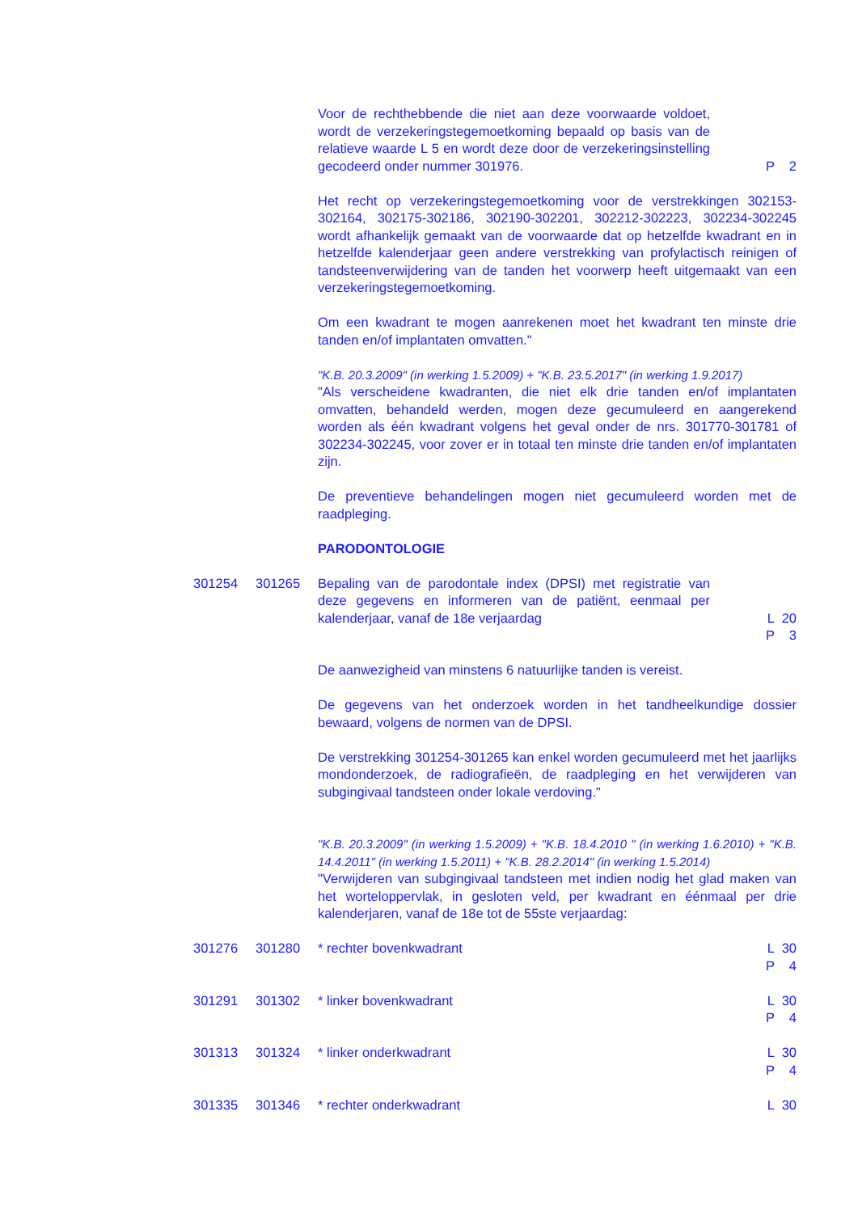| | | Voor de rechthebbende die niet aan deze voorwaarde voldoet, wordt de verzekeringstegemoetkoming bepaald op basis van de relatieve waarde L 5 en wordt deze door de verzekeringsinstelling gecodeerd onder nummer 301976. | P | 2 |
Het recht op verzekeringstegemoetkoming voor de verstrekkingen 302153-302164, 302175-302186, 302190-302201, 302212-302223, 302234-302245 wordt afhankelijk gemaakt van de voorwaarde dat op hetzelfde kwadrant en in hetzelfde kalenderjaar geen andere verstrekking van profylactisch reinigen of tandsteenverwijdering van de tanden het voorwerp heeft uitgemaakt van een verzekeringstegemoetkoming.
Om een kwadrant te mogen aanrekenen moet het kwadrant ten minste drie tanden en/of implantaten omvatten."
"K.B. 20.3.2009" (in werking 1.5.2009) + "K.B. 23.5.2017" (in werking 1.9.2017)
"Als verscheidene kwadranten, die niet elk drie tanden en/of implantaten omvatten, behandeld werden, mogen deze gecumuleerd en aangerekend worden als één kwadrant volgens het geval onder de nrs. 301770-301781 of 302234-302245, voor zover er in totaal ten minste drie tanden en/of implantaten zijn.
De preventieve behandelingen mogen niet gecumuleerd worden met de raadpleging.
PARODONTOLOGIE
| 301254 | 301265 | Bepaling van de parodontale index (DPSI) met registratie van deze gegevens en informeren van de patiënt, eenmaal per kalenderjaar, vanaf de 18e verjaardag | L P | 20 3 |
De aanwezigheid van minstens 6 natuurlijke tanden is vereist.
De gegevens van het onderzoek worden in het tandheelkundige dossier bewaard, volgens de normen van de DPSI.
De verstrekking 301254-301265 kan enkel worden gecumuleerd met het jaarlijks mondonderzoek, de radiografieën, de raadpleging en het verwijderen van subgingivaal tandsteen onder lokale verdoving."
"K.B. 20.3.2009" (in werking 1.5.2009) + "K.B. 18.4.2010 " (in werking 1.6.2010) + "K.B. 14.4.2011" (in werking 1.5.2011) + "K.B. 28.2.2014" (in werking 1.5.2014)
"Verwijderen van subgingivaal tandsteen met indien nodig het glad maken van het worteloppervlak, in gesloten veld, per kwadrant en éénmaal per drie kalenderjaren, vanaf de 18e tot de 55ste verjaardag:
| 301276 | 301280 | * rechter bovenkwadrant | L P | 30 4 |
| 301291 | 301302 | * linker bovenkwadrant | L P | 30 4 |
| 301313 | 301324 | * linker onderkwadrant | L P | 30 4 |
| 301335 | 301346 | * rechter onderkwadrant | L | 30 |